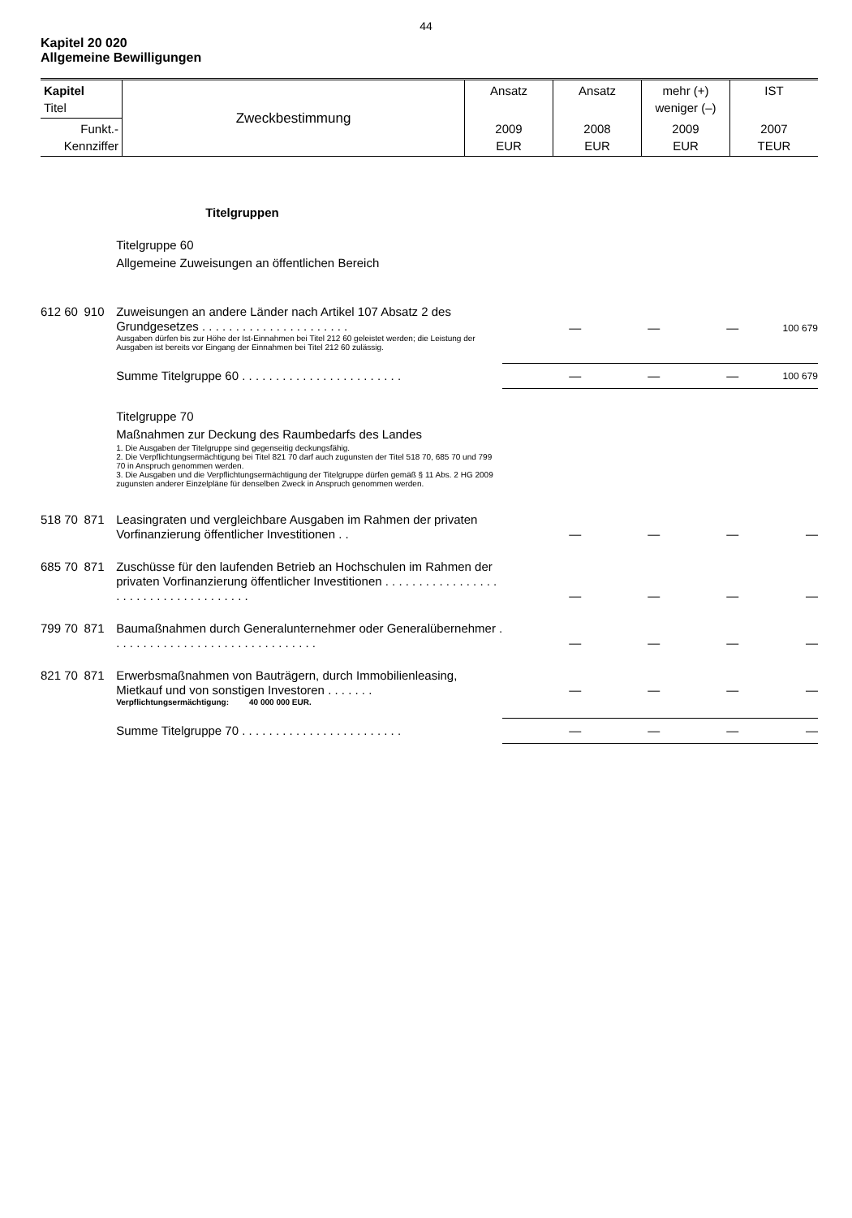44
Kapitel 20 020
Allgemeine Bewilligungen
| Kapitel Titel | Zweckbestimmung | Ansatz | Ansatz | mehr (+) weniger (–) | IST |
| Funkt.- Kennziffer | | 2009 EUR | 2008 EUR | 2009 EUR | 2007 TEUR |
| | | Titelgruppen | | | | |
| | | Titelgruppe 60 Allgemeine Zuweisungen an öffentlichen Bereich | | | | |
| 612 60 | 910 | Zuweisungen an andere Länder nach Artikel 107 Absatz 2 des Grundgesetzes . . . . . . . . . . . . . . . . . . . . . . Ausgaben dürfen bis zur Höhe der Ist-Einnahmen bei Titel 212 60 geleistet werden; die Leistung der Ausgaben ist bereits vor Eingang der Einnahmen bei Titel 212 60 zulässig. | — | — | — | 100 679 |
| | | Summe Titelgruppe 60 . . . . . . . . . . . . . . . . . . . . . . . . | — | — | — | 100 679 |
| | | Titelgruppe 70 Maßnahmen zur Deckung des Raumbedarfs des Landes 1. Die Ausgaben der Titelgruppe sind gegenseitig deckungsfähig. 2. Die Verpflichtungsermächtigung bei Titel 821 70 darf auch zugunsten der Titel 518 70, 685 70 und 799 70 in Anspruch genommen werden. 3. Die Ausgaben und die Verpflichtungsermächtigung der Titelgruppe dürfen gemäß § 11 Abs. 2 HG 2009 zugunsten anderer Einzelpläne für denselben Zweck in Anspruch genommen werden. | | | | |
| 518 70 | 871 | Leasingraten und vergleichbare Ausgaben im Rahmen der privaten Vorfinanzierung öffentlicher Investitionen . . | — | — | — | — |
| 685 70 | 871 | Zuschüsse für den laufenden Betrieb an Hochschulen im Rahmen der privaten Vorfinanzierung öffentlicher Investitionen . . . . . . . . . . . . . . . . . . . . . . . . . . . . . . . . . . . . . | — | — | — | — |
| 799 70 | 871 | Baumaßnahmen durch Generalunternehmer oder Generalübernehmer . . . . . . . . . . . . . . . . . . . . . . . . . . . . . . . | — | — | — | — |
| 821 70 | 871 | Erwerbsmaßnahmen von Bauträgern, durch Immobilienleasing, Mietkauf und von sonstigen Investoren . . . . . . . Verpflichtungsermächtigung: 40 000 000 EUR. | — | — | — | — |
| | | Summe Titelgruppe 70 . . . . . . . . . . . . . . . . . . . . . . . . | — | — | — | — |